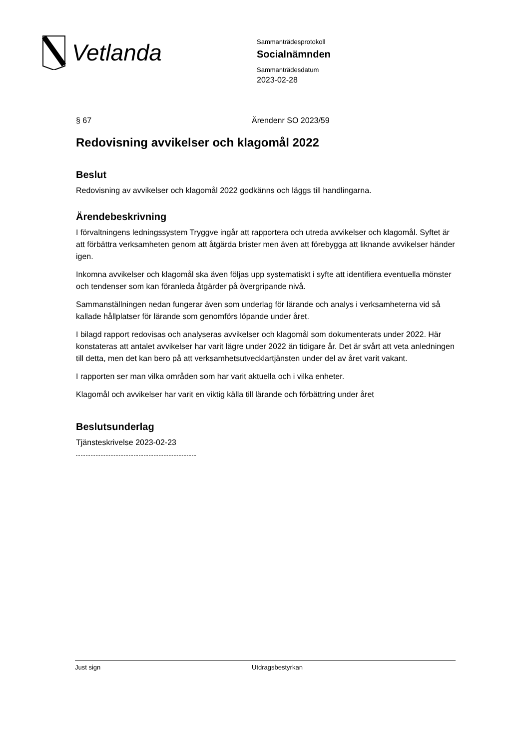Vetlanda
Sammanträdesprotokoll
Socialnämnden
Sammanträdesdatum
2023-02-28
§ 67 Ärendenr SO 2023/59
Redovisning avvikelser och klagomål 2022
Beslut
Redovisning av avvikelser och klagomål 2022 godkänns och läggs till handlingarna.
Ärendebeskrivning
I förvaltningens ledningssystem Tryggve ingår att rapportera och utreda avvikelser och klagomål. Syftet är att förbättra verksamheten genom att åtgärda brister men även att förebygga att liknande avvikelser händer igen.
Inkomna avvikelser och klagomål ska även följas upp systematiskt i syfte att identifiera eventuella mönster och tendenser som kan föranleda åtgärder på övergripande nivå.
Sammanställningen nedan fungerar även som underlag för lärande och analys i verksamheterna vid så kallade hållplatser för lärande som genomförs löpande under året.
I bilagd rapport redovisas och analyseras avvikelser och klagomål som dokumenterats under 2022. Här konstateras att antalet avvikelser har varit lägre under 2022 än tidigare år. Det är svårt att veta anledningen till detta, men det kan bero på att verksamhetsutvecklartjänsten under del av året varit vakant.
I rapporten ser man vilka områden som har varit aktuella och i vilka enheter.
Klagomål och avvikelser har varit en viktig källa till lärande och förbättring under året
Beslutsunderlag
Tjänsteskrivelse 2023-02-23
Just sign Utdragsbestyrkan